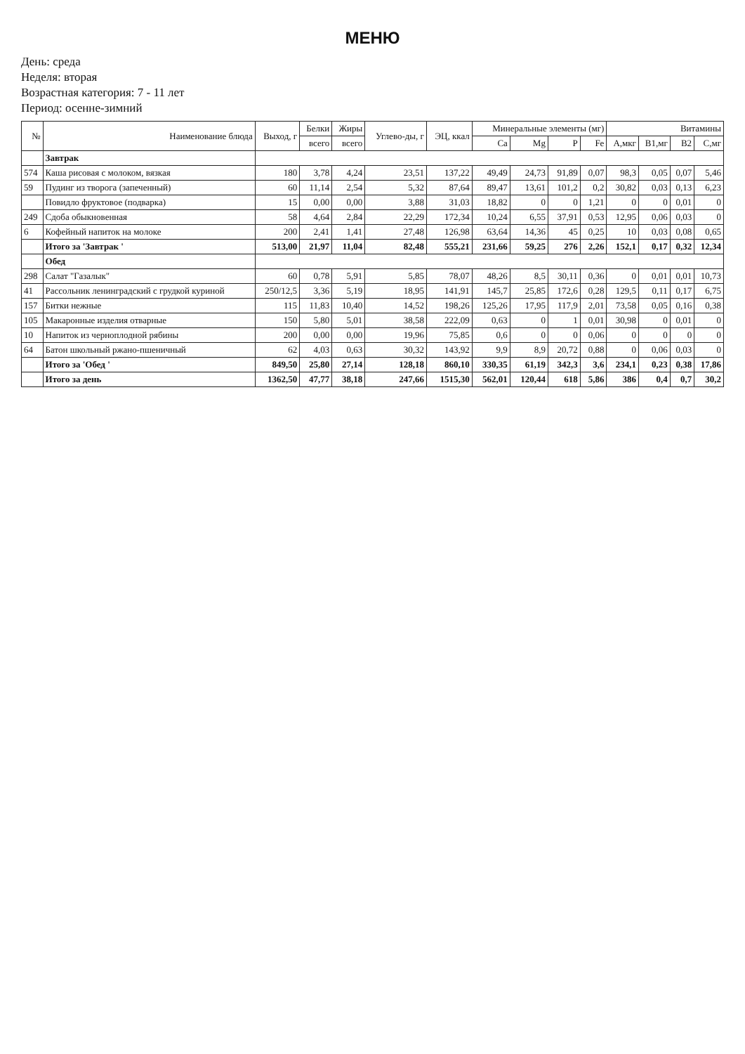МЕНЮ
День: среда
Неделя: вторая
Возрастная категория: 7 - 11 лет
Период: осенне-зимний
| № | Наименование блюда | Выход, г | Белки | Жиры | Углево-ды, г | ЭЦ, ккал | Минеральные элементы (мг) | | | | Витамины | | | |
| --- | --- | --- | --- | --- | --- | --- | --- | --- | --- | --- | --- | --- | --- | --- |
| | | | всего | всего | | | Ca | Mg | P | Fe | А,мкг | В1,мг | В2 | С,мг |
| | Завтрак | | | | | | | | | | | | | |
| 574 | Каша рисовая с молоком, вязкая | 180 | 3,78 | 4,24 | 23,51 | 137,22 | 49,49 | 24,73 | 91,89 | 0,07 | 98,3 | 0,05 | 0,07 | 5,46 |
| 59 | Пудинг из творога (запеченный) | 60 | 11,14 | 2,54 | 5,32 | 87,64 | 89,47 | 13,61 | 101,2 | 0,2 | 30,82 | 0,03 | 0,13 | 6,23 |
| | Повидло фруктовое (подварка) | 15 | 0,00 | 0,00 | 3,88 | 31,03 | 18,82 | 0 | 0 | 1,21 | 0 | 0 | 0,01 | 0 |
| 249 | Сдоба обыкновенная | 58 | 4,64 | 2,84 | 22,29 | 172,34 | 10,24 | 6,55 | 37,91 | 0,53 | 12,95 | 0,06 | 0,03 | 0 |
| 6 | Кофейный напиток на молоке | 200 | 2,41 | 1,41 | 27,48 | 126,98 | 63,64 | 14,36 | 45 | 0,25 | 10 | 0,03 | 0,08 | 0,65 |
| | Итого за 'Завтрак ' | 513,00 | 21,97 | 11,04 | 82,48 | 555,21 | 231,66 | 59,25 | 276 | 2,26 | 152,1 | 0,17 | 0,32 | 12,34 |
| | Обед | | | | | | | | | | | | | |
| 298 | Салат "Газалык" | 60 | 0,78 | 5,91 | 5,85 | 78,07 | 48,26 | 8,5 | 30,11 | 0,36 | 0 | 0,01 | 0,01 | 10,73 |
| 41 | Рассольник ленинградский с грудкой куриной | 250/12,5 | 3,36 | 5,19 | 18,95 | 141,91 | 145,7 | 25,85 | 172,6 | 0,28 | 129,5 | 0,11 | 0,17 | 6,75 |
| 157 | Битки нежные | 115 | 11,83 | 10,40 | 14,52 | 198,26 | 125,26 | 17,95 | 117,9 | 2,01 | 73,58 | 0,05 | 0,16 | 0,38 |
| 105 | Макаронные изделия отварные | 150 | 5,80 | 5,01 | 38,58 | 222,09 | 0,63 | 0 | 1 | 0,01 | 30,98 | 0 | 0,01 | 0 |
| 10 | Напиток из черноплодной рябины | 200 | 0,00 | 0,00 | 19,96 | 75,85 | 0,6 | 0 | 0 | 0,06 | 0 | 0 | 0 | 0 |
| 64 | Батон школьный ржано-пшеничный | 62 | 4,03 | 0,63 | 30,32 | 143,92 | 9,9 | 8,9 | 20,72 | 0,88 | 0 | 0,06 | 0,03 | 0 |
| | Итого за 'Обед ' | 849,50 | 25,80 | 27,14 | 128,18 | 860,10 | 330,35 | 61,19 | 342,3 | 3,6 | 234,1 | 0,23 | 0,38 | 17,86 |
| | Итого за день | 1362,50 | 47,77 | 38,18 | 247,66 | 1515,30 | 562,01 | 120,44 | 618 | 5,86 | 386 | 0,4 | 0,7 | 30,2 |